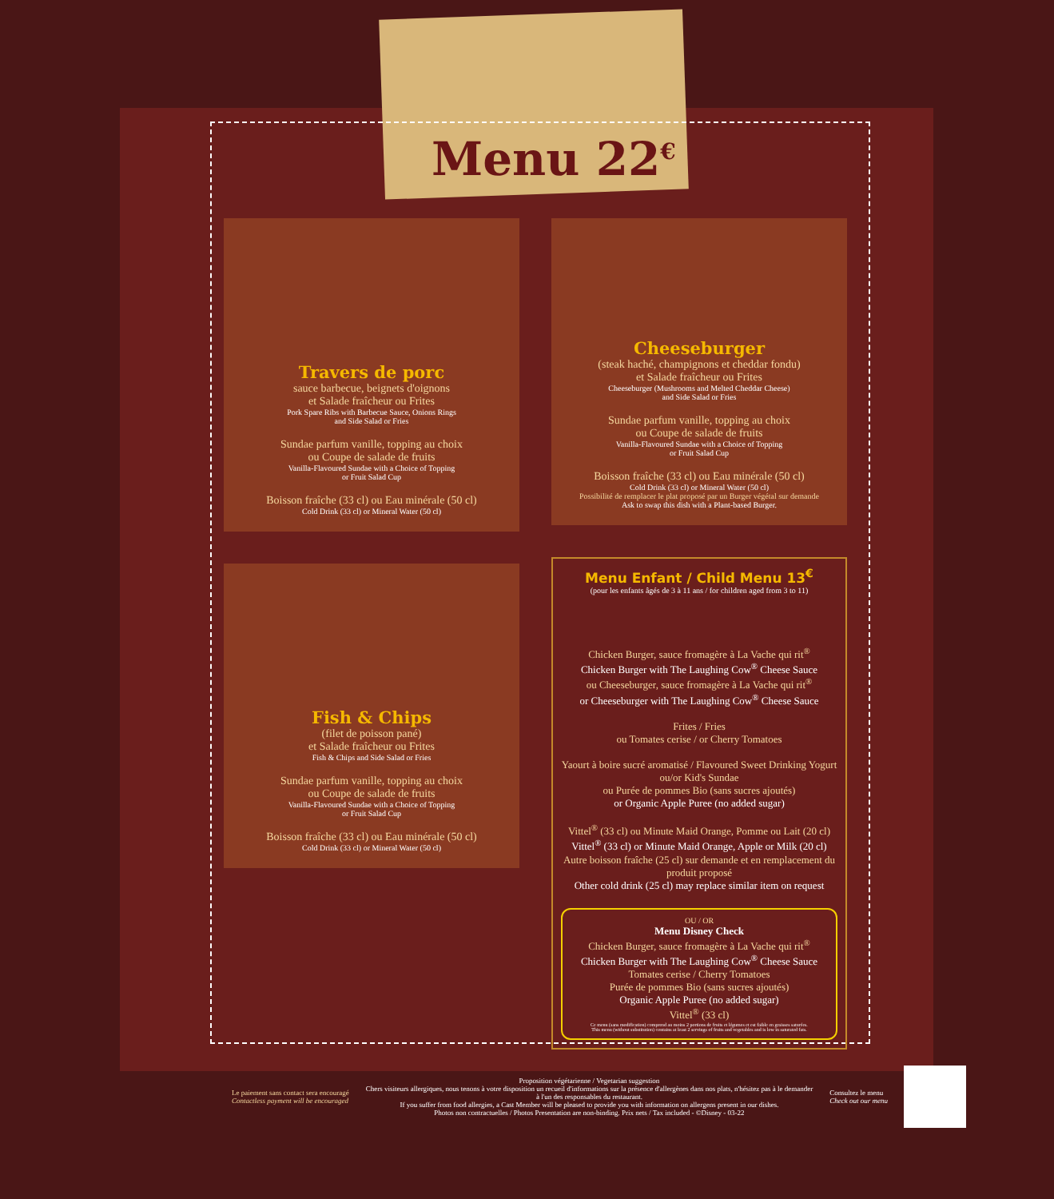Menu 22<sup>€</sup>
Travers de porc
sauce barbecue, beignets d'oignons
et Salade fraîcheur ou Frites
Pork Spare Ribs with Barbecue Sauce, Onions Rings
and Side Salad or Fries
Sundae parfum vanille, topping au choix
ou Coupe de salade de fruits
Vanilla-Flavoured Sundae with a Choice of Topping
or Fruit Salad Cup
Boisson fraîche (33 cl) ou Eau minérale (50 cl)
Cold Drink (33 cl) or Mineral Water (50 cl)
Fish & Chips
(filet de poisson pané)
et Salade fraîcheur ou Frites
Fish & Chips and Side Salad or Fries
Sundae parfum vanille, topping au choix
ou Coupe de salade de fruits
Vanilla-Flavoured Sundae with a Choice of Topping
or Fruit Salad Cup
Boisson fraîche (33 cl) ou Eau minérale (50 cl)
Cold Drink (33 cl) or Mineral Water (50 cl)
Cheeseburger
(steak haché, champignons et cheddar fondu)
et Salade fraîcheur ou Frites
Cheeseburger (Mushrooms and Melted Cheddar Cheese)
and Side Salad or Fries
Sundae parfum vanille, topping au choix
ou Coupe de salade de fruits
Vanilla-Flavoured Sundae with a Choice of Topping
or Fruit Salad Cup
Boisson fraîche (33 cl) ou Eau minérale (50 cl)
Cold Drink (33 cl) or Mineral Water (50 cl)
Possibilité de remplacer le plat proposé par un Burger végétal sur demande
Ask to swap this dish with a Plant-based Burger.
Menu Enfant / Child Menu 13<sup>€</sup>
(pour les enfants âgés de 3 à 11 ans / for children aged from 3 to 11)
Chicken Burger, sauce fromagère à La Vache qui rit<sup>®</sup>
Chicken Burger with The Laughing Cow<sup>®</sup> Cheese Sauce
ou Cheeseburger, sauce fromagère à La Vache qui rit<sup>®</sup>
or Cheeseburger with The Laughing Cow<sup>®</sup> Cheese Sauce
Frites / Fries
ou Tomates cerise / or Cherry Tomatoes
Yaourt à boire sucré aromatisé / Flavoured Sweet Drinking Yogurt
ou/or Kid's Sundae
ou Purée de pommes Bio (sans sucres ajoutés)
or Organic Apple Puree (no added sugar)
Vittel<sup>®</sup> (33 cl) ou Minute Maid Orange, Pomme ou Lait (20 cl)
Vittel<sup>®</sup> (33 cl) or Minute Maid Orange, Apple or Milk (20 cl)
Autre boisson fraîche (25 cl) sur demande et en remplacement du produit proposé
Other cold drink (25 cl) may replace similar item on request
OU / OR
Menu Disney Check
Chicken Burger, sauce fromagère à La Vache qui rit<sup>®</sup>
Chicken Burger with The Laughing Cow<sup>®</sup> Cheese Sauce
Tomates cerise / Cherry Tomatoes
Purée de pommes Bio (sans sucres ajoutés)
Organic Apple Puree (no added sugar)
Vittel<sup>®</sup> (33 cl)
Ce menu (sans modification) comprend au moins 2 portions de fruits et légumes et est faible en graisses saturées.
This menu (without substitution) contains at least 2 servings of fruits and vegetables and is low in saturated fats.
Le paiement sans contact sera encouragé
Contactless payment will be encouraged
Proposition végétarienne / Vegetarian suggestion
Chers visiteurs allergiques, nous tenons à votre disposition un recueil d'informations sur la présence d'allergènes dans nos plats, n'hésitez pas à le demander à l'un des responsables du restaurant.
If you suffer from food allergies, a Cast Member will be pleased to provide you with information on allergens present in our dishes.
Photos non contractuelles / Photos Presentation are non-binding. Prix nets / Tax included - ©Disney - 03-22
Consultez le menu
Check out our menu